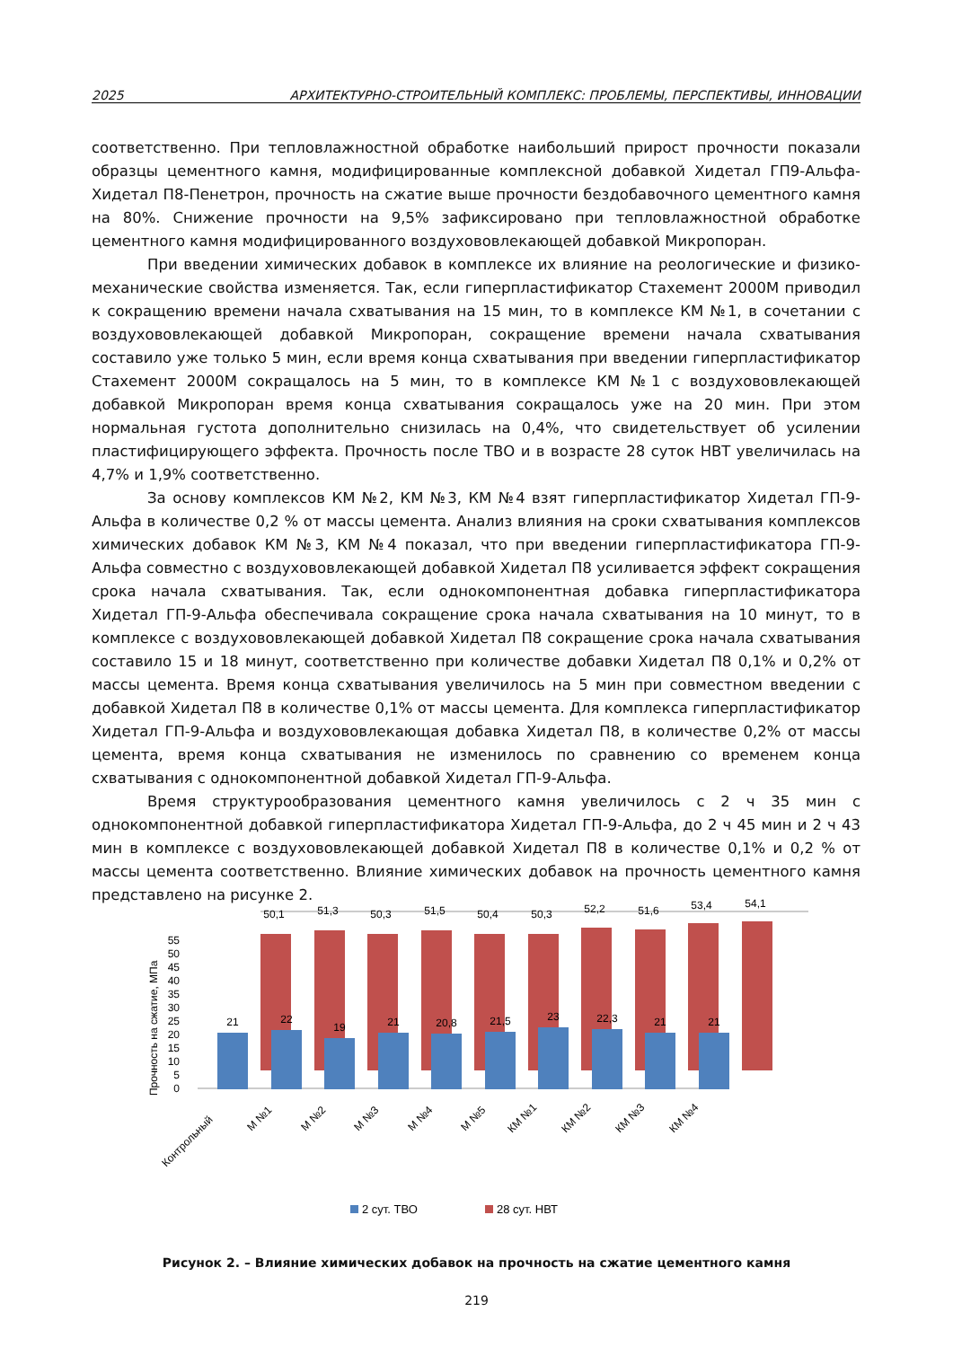2025 АРХИТЕКТУРНО-СТРОИТЕЛЬНЫЙ КОМПЛЕКС: ПРОБЛЕМЫ, ПЕРСПЕКТИВЫ, ИННОВАЦИИ
соответственно. При тепловлажностной обработке наибольший прирост прочности показали образцы цементного камня, модифицированные комплексной добавкой Хидетал ГП9-Альфа-Хидетал П8-Пенетрон, прочность на сжатие выше прочности бездобавочного цементного камня на 80%. Снижение прочности на 9,5% зафиксировано при тепловлажностной обработке цементного камня модифицированного воздухововлекающей добавкой Микропоран.
При введении химических добавок в комплексе их влияние на реологические и физико-механические свойства изменяется. Так, если гиперпластификатор Стахемент 2000М приводил к сокращению времени начала схватывания на 15 мин, то в комплексе КМ №1, в сочетании с воздухововлекающей добавкой Микропоран, сокращение времени начала схватывания составило уже только 5 мин, если время конца схватывания при введении гиперпластификатор Стахемент 2000М сокращалось на 5 мин, то в комплексе КМ №1 с воздухововлекающей добавкой Микропоран время конца схватывания сокращалось уже на 20 мин. При этом нормальная густота дополнительно снизилась на 0,4%, что свидетельствует об усилении пластифицирующего эффекта. Прочность после ТВО и в возрасте 28 суток НВТ увеличилась на 4,7% и 1,9% соответственно.
За основу комплексов КМ №2, КМ №3, КМ №4 взят гиперпластификатор Хидетал ГП-9-Альфа в количестве 0,2 % от массы цемента. Анализ влияния на сроки схватывания комплексов химических добавок КМ №3, КМ №4 показал, что при введении гиперпластификатора ГП-9-Альфа совместно с воздухововлекающей добавкой Хидетал П8 усиливается эффект сокращения срока начала схватывания. Так, если однокомпонентная добавка гиперпластификатора Хидетал ГП-9-Альфа обеспечивала сокращение срока начала схватывания на 10 минут, то в комплексе с воздухововлекающей добавкой Хидетал П8 сокращение срока начала схватывания составило 15 и 18 минут, соответственно при количестве добавки Хидетал П8 0,1% и 0,2% от массы цемента. Время конца схватывания увеличилось на 5 мин при совместном введении с добавкой Хидетал П8 в количестве 0,1% от массы цемента. Для комплекса гиперпластификатор Хидетал ГП-9-Альфа и воздухововлекающая добавка Хидетал П8, в количестве 0,2% от массы цемента, время конца схватывания не изменилось по сравнению со временем конца схватывания с однокомпонентной добавкой Хидетал ГП-9-Альфа.
Время структурообразования цементного камня увеличилось с 2 ч 35 мин с однокомпонентной добавкой гиперпластификатора Хидетал ГП-9-Альфа, до 2 ч 45 мин и 2 ч 43 мин в комплексе с воздухововлекающей добавкой Хидетал П8 в количестве 0,1% и 0,2 % от массы цемента соответственно. Влияние химических добавок на прочность цементного камня представлено на рисунке 2.
Прочность на сжатие, МПа
0
5
10
15
20
25
30
35
40
45
50
55
50,1
51,3
50,3
51,5
50,4
50,3
52,2
51,6
53,4
54,1
21
22
19
21
20,8
21,5
23
22,3
21
21
Контрольный
М №1
М №2
М №3
М №4
М №5
КМ №1
КМ №2
КМ №3
КМ №4
2 сут. ТВО
28 сут. НВТ
Рисунок 2. – Влияние химических добавок на прочность на сжатие цементного камня
219